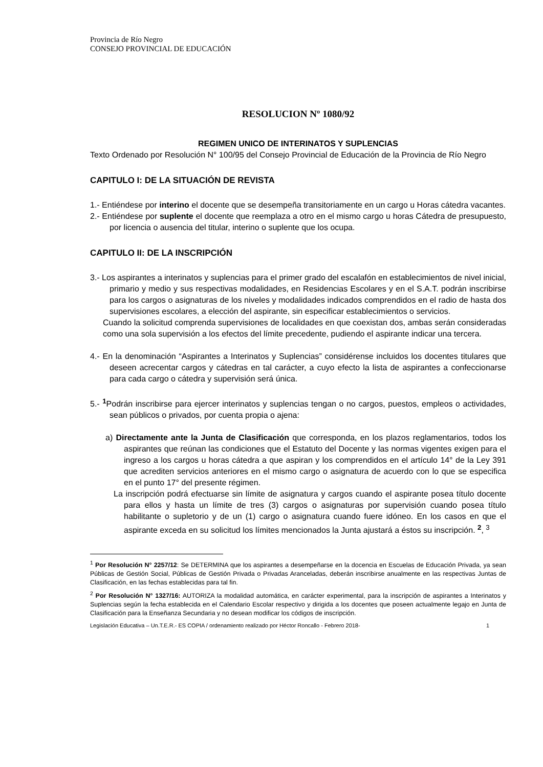Provincia de Río Negro
CONSEJO PROVINCIAL DE EDUCACIÓN
RESOLUCION Nº 1080/92
REGIMEN UNICO DE INTERINATOS Y SUPLENCIAS
Texto Ordenado por Resolución N° 100/95 del Consejo Provincial de Educación de la Provincia de Río Negro
CAPITULO I: DE LA SITUACIÓN DE REVISTA
1.- Entiéndese por interino el docente que se desempeña transitoriamente en un cargo u Horas cátedra vacantes.
2.- Entiéndese por suplente el docente que reemplaza a otro en el mismo cargo u horas Cátedra de presupuesto, por licencia o ausencia del titular, interino o suplente que los ocupa.
CAPITULO II: DE LA INSCRIPCIÓN
3.- Los aspirantes a interinatos y suplencias para el primer grado del escalafón en establecimientos de nivel inicial, primario y medio y sus respectivas modalidades, en Residencias Escolares y en el S.A.T. podrán inscribirse para los cargos o asignaturas de los niveles y modalidades indicados comprendidos en el radio de hasta dos supervisiones escolares, a elección del aspirante, sin especificar establecimientos o servicios.
Cuando la solicitud comprenda supervisiones de localidades en que coexistan dos, ambas serán consideradas como una sola supervisión a los efectos del límite precedente, pudiendo el aspirante indicar una tercera.
4.- En la denominación “Aspirantes a Interinatos y Suplencias” considérense incluidos los docentes titulares que deseen acrecentar cargos y cátedras en tal carácter, a cuyo efecto la lista de aspirantes a confeccionarse para cada cargo o cátedra y supervisión será única.
5.- <sup>1</sup>Podrán inscribirse para ejercer interinatos y suplencias tengan o no cargos, puestos, empleos o actividades, sean públicos o privados, por cuenta propia o ajena:
a) Directamente ante la Junta de Clasificación que corresponda, en los plazos reglamentarios, todos los aspirantes que reúnan las condiciones que el Estatuto del Docente y las normas vigentes exigen para el ingreso a los cargos u horas cátedra a que aspiran y los comprendidos en el artículo 14° de la Ley 391 que acrediten servicios anteriores en el mismo cargo o asignatura de acuerdo con lo que se especifica en el punto 17° del presente régimen.
La inscripción podrá efectuarse sin límite de asignatura y cargos cuando el aspirante posea título docente para ellos y hasta un límite de tres (3) cargos o asignaturas por supervisión cuando posea título habilitante o supletorio y de un (1) cargo o asignatura cuando fuere idóneo. En los casos en que el aspirante exceda en su solicitud los límites mencionados la Junta ajustará a éstos su inscripción. <sup>2</sup>, <sup>3</sup>
<sup>1</sup> Por Resolución N° 2257/12: Se DETERMINA que los aspirantes a desempeñarse en la docencia en Escuelas de Educación Privada, ya sean Públicas de Gestión Social, Públicas de Gestión Privada o Privadas Aranceladas, deberán inscribirse anualmente en las respectivas Juntas de Clasificación, en las fechas establecidas para tal fin.
<sup>2</sup> Por Resolución N° 1327/16: AUTORIZA la modalidad automática, en carácter experimental, para la inscripción de aspirantes a Interinatos y Suplencias según la fecha establecida en el Calendario Escolar respectivo y dirigida a los docentes que poseen actualmente legajo en Junta de Clasificación para la Enseñanza Secundaria y no desean modificar los códigos de inscripción.
Legislación Educativa – Un.T.E.R.- ES COPIA / ordenamiento realizado por Héctor Roncallo - Febrero 2018- 1